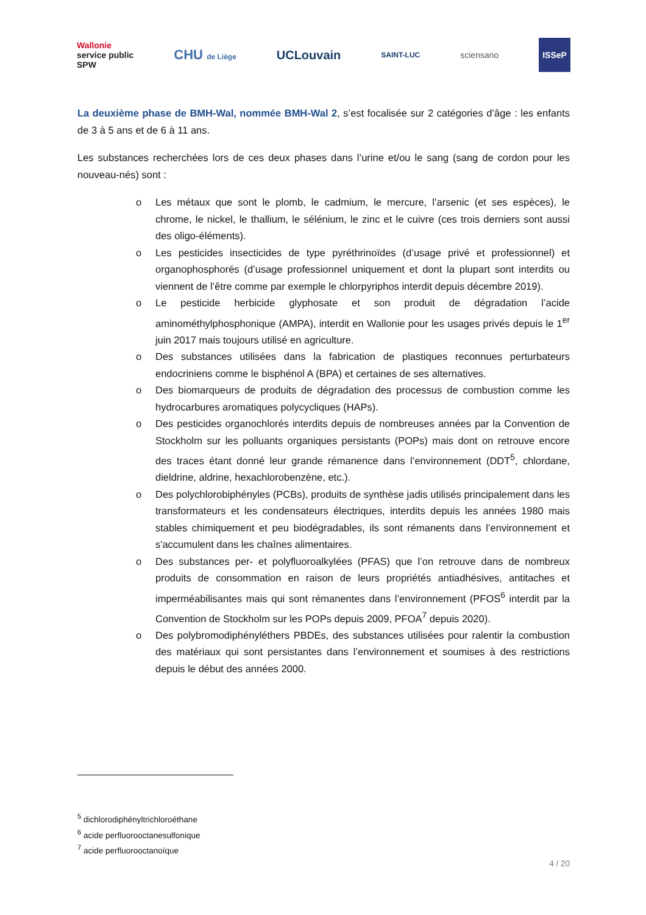Wallonie
service public
SPW
CHU de Liège
UCLouvain
SAINT-LUC
sciensano
ISSeP
La deuxième phase de BMH-Wal, nommée BMH-Wal 2, s’est focalisée sur 2 catégories d’âge : les enfants de 3 à 5 ans et de 6 à 11 ans.
Les substances recherchées lors de ces deux phases dans l’urine et/ou le sang (sang de cordon pour les nouveau-nés) sont :
o Les métaux que sont le plomb, le cadmium, le mercure, l’arsenic (et ses espèces), le chrome, le nickel, le thallium, le sélénium, le zinc et le cuivre (ces trois derniers sont aussi des oligo-éléments).
o Les pesticides insecticides de type pyréthrinoïdes (d’usage privé et professionnel) et organophosphorés (d’usage professionnel uniquement et dont la plupart sont interdits ou viennent de l’être comme par exemple le chlorpyriphos interdit depuis décembre 2019).
o Le pesticide herbicide glyphosate et son produit de dégradation l’acide aminométhylphosphonique (AMPA), interdit en Wallonie pour les usages privés depuis le 1<sup>er</sup> juin 2017 mais toujours utilisé en agriculture.
o Des substances utilisées dans la fabrication de plastiques reconnues perturbateurs endocriniens comme le bisphénol A (BPA) et certaines de ses alternatives.
o Des biomarqueurs de produits de dégradation des processus de combustion comme les hydrocarbures aromatiques polycycliques (HAPs).
o Des pesticides organochlorés interdits depuis de nombreuses années par la Convention de Stockholm sur les polluants organiques persistants (POPs) mais dont on retrouve encore des traces étant donné leur grande rémanence dans l’environnement (DDT<sup>5</sup>, chlordane, dieldrine, aldrine, hexachlorobenzène, etc.).
o Des polychlorobiphényles (PCBs), produits de synthèse jadis utilisés principalement dans les transformateurs et les condensateurs électriques, interdits depuis les années 1980 mais stables chimiquement et peu biodégradables, ils sont rémanents dans l’environnement et s'accumulent dans les chaînes alimentaires.
o Des substances per- et polyfluoroalkylées (PFAS) que l’on retrouve dans de nombreux produits de consommation en raison de leurs propriétés antiadhésives, antitaches et imperméabilisantes mais qui sont rémanentes dans l’environnement (PFOS<sup>6</sup> interdit par la Convention de Stockholm sur les POPs depuis 2009, PFOA<sup>7</sup> depuis 2020).
o Des polybromodiphényléthers PBDEs, des substances utilisées pour ralentir la combustion des matériaux qui sont persistantes dans l’environnement et soumises à des restrictions depuis le début des années 2000.
<sup>5</sup> dichlorodiphényltrichloroéthane
<sup>6</sup> acide perfluorooctanesulfonique
<sup>7</sup> acide perfluorooctanoïque
4 / 20